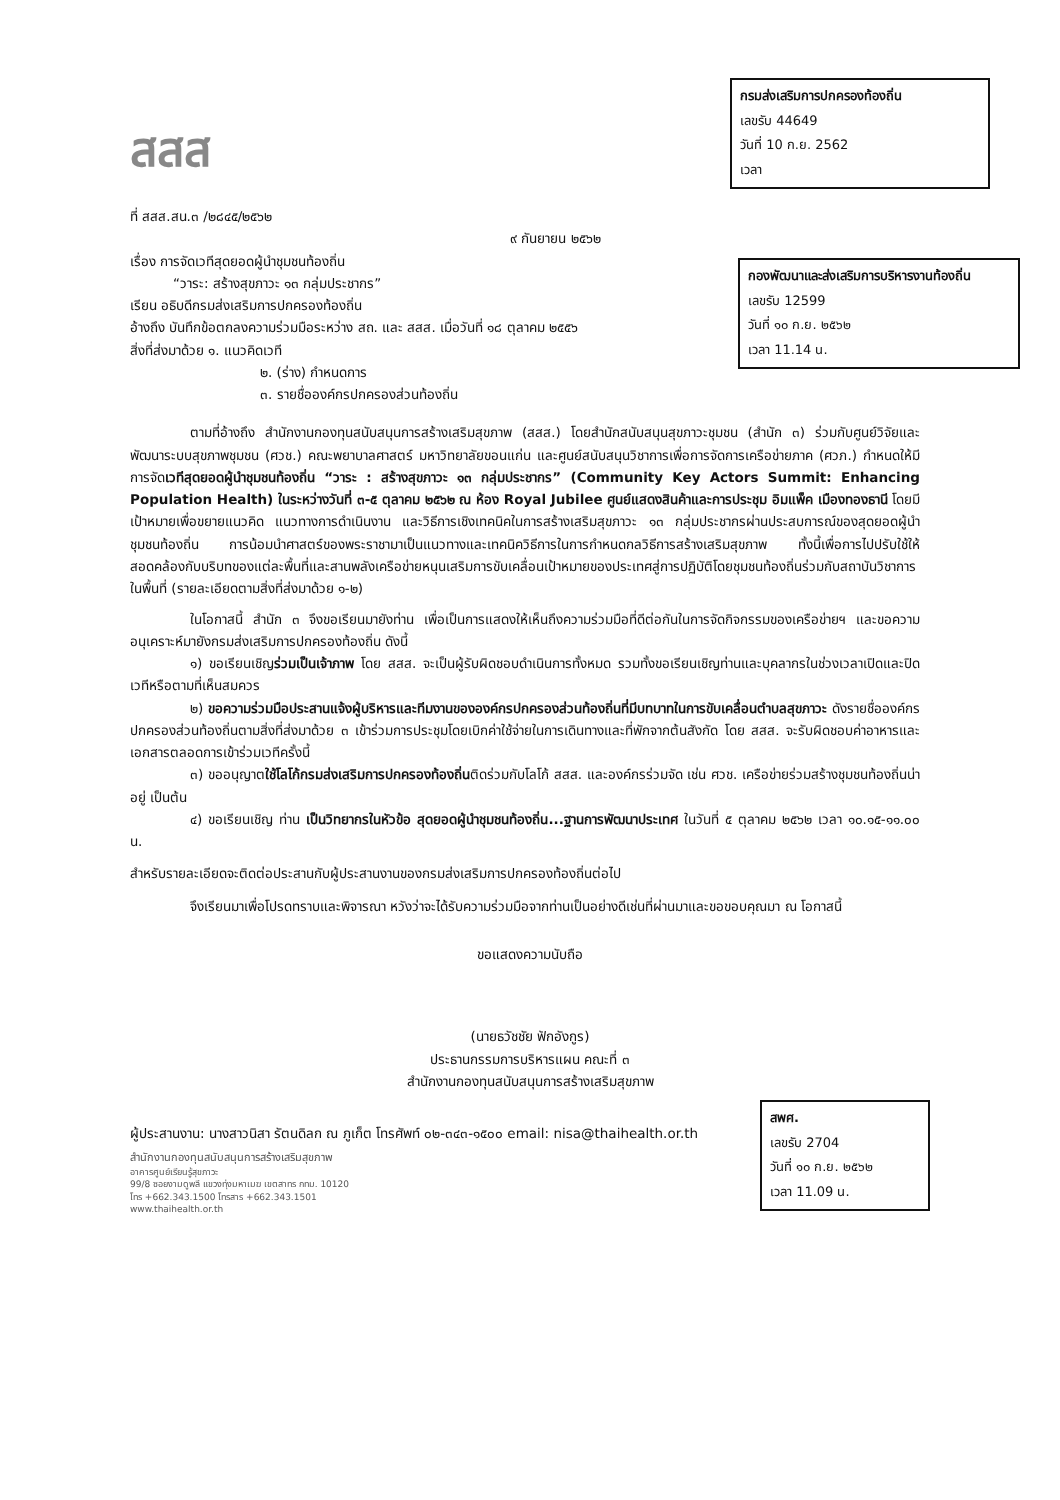กรมส่งเสริมการปกครองท้องถิ่น
เลขรับ 44649
วันที่ 10 ก.ย. 2562
เวลา
กองพัฒนาและส่งเสริมการบริหารงานท้องถิ่น
เลขรับ 12599
วันที่ ๑๐ ก.ย. ๒๕๖๒
เวลา 11.14 น.
สพศ.
เลขรับ 2704
วันที่ ๑๐ ก.ย. ๒๕๖๒
เวลา 11.09 น.
สสส
ที่ สสส.สน.๓ /๒๘๔๕/๒๕๖๒
๙ กันยายน ๒๕๖๒
เรื่อง การจัดเวทีสุดยอดผู้นำชุมชนท้องถิ่น
“วาระ: สร้างสุขภาวะ ๑๓ กลุ่มประชากร”
เรียน อธิบดีกรมส่งเสริมการปกครองท้องถิ่น
อ้างถึง บันทึกข้อตกลงความร่วมมือระหว่าง สถ. และ สสส. เมื่อวันที่ ๑๘ ตุลาคม ๒๕๕๖
สิ่งที่ส่งมาด้วย ๑. แนวคิดเวที
๒. (ร่าง) กำหนดการ
๓. รายชื่อองค์กรปกครองส่วนท้องถิ่น
ตามที่อ้างถึง สำนักงานกองทุนสนับสนุนการสร้างเสริมสุขภาพ (สสส.) โดยสำนักสนับสนุนสุขภาวะชุมชน (สำนัก ๓) ร่วมกับศูนย์วิจัยและพัฒนาระบบสุขภาพชุมชน (ศวช.) คณะพยาบาลศาสตร์ มหาวิทยาลัยขอนแก่น และศูนย์สนับสนุนวิชาการเพื่อการจัดการเครือข่ายภาค (ศวภ.) กำหนดให้มีการจัดเวทีสุดยอดผู้นำชุมชนท้องถิ่น “วาระ : สร้างสุขภาวะ ๑๓ กลุ่มประชากร” (Community Key Actors Summit: Enhancing Population Health) ในระหว่างวันที่ ๓-๕ ตุลาคม ๒๕๖๒ ณ ห้อง Royal Jubilee ศูนย์แสดงสินค้าและการประชุม อิมแพ็ค เมืองทองธานี โดยมีเป้าหมายเพื่อขยายแนวคิด แนวทางการดำเนินงาน และวิธีการเชิงเทคนิคในการสร้างเสริมสุขภาวะ ๑๓ กลุ่มประชากรผ่านประสบการณ์ของสุดยอดผู้นำชุมชนท้องถิ่น การน้อมนำศาสตร์ของพระราชามาเป็นแนวทางและเทคนิควิธีการในการกำหนดกลวิธีการสร้างเสริมสุขภาพ ทั้งนี้เพื่อการไปปรับใช้ให้สอดคล้องกับบริบทของแต่ละพื้นที่และสานพลังเครือข่ายหนุนเสริมการขับเคลื่อนเป้าหมายของประเทศสู่การปฏิบัติโดยชุมชนท้องถิ่นร่วมกับสถาบันวิชาการในพื้นที่ (รายละเอียดตามสิ่งที่ส่งมาด้วย ๑-๒)
ในโอกาสนี้ สำนัก ๓ จึงขอเรียนมายังท่าน เพื่อเป็นการแสดงให้เห็นถึงความร่วมมือที่ดีต่อกันในการจัดกิจกรรมของเครือข่ายฯ และขอความอนุเคราะห์มายังกรมส่งเสริมการปกครองท้องถิ่น ดังนี้
๑) ขอเรียนเชิญร่วมเป็นเจ้าภาพ โดย สสส. จะเป็นผู้รับผิดชอบดำเนินการทั้งหมด รวมทั้งขอเรียนเชิญท่านและบุคลากรในช่วงเวลาเปิดและปิดเวทีหรือตามที่เห็นสมควร
๒) ขอความร่วมมือประสานแจ้งผู้บริหารและทีมงานขององค์กรปกครองส่วนท้องถิ่นที่มีบทบาทในการขับเคลื่อนตำบลสุขภาวะ ดังรายชื่อองค์กรปกครองส่วนท้องถิ่นตามสิ่งที่ส่งมาด้วย ๓ เข้าร่วมการประชุมโดยเบิกค่าใช้จ่ายในการเดินทางและที่พักจากต้นสังกัด โดย สสส. จะรับผิดชอบค่าอาหารและเอกสารตลอดการเข้าร่วมเวทีครั้งนี้
๓) ขออนุญาตใช้โลโก้กรมส่งเสริมการปกครองท้องถิ่นติดร่วมกับโลโก้ สสส. และองค์กรร่วมจัด เช่น ศวช. เครือข่ายร่วมสร้างชุมชนท้องถิ่นน่าอยู่ เป็นต้น
๔) ขอเรียนเชิญ ท่าน เป็นวิทยากรในหัวข้อ สุดยอดผู้นำชุมชนท้องถิ่น...ฐานการพัฒนาประเทศ ในวันที่ ๕ ตุลาคม ๒๕๖๒ เวลา ๑๐.๑๕-๑๑.๐๐ น.
สำหรับรายละเอียดจะติดต่อประสานกับผู้ประสานงานของกรมส่งเสริมการปกครองท้องถิ่นต่อไป
จึงเรียนมาเพื่อโปรดทราบและพิจารณา หวังว่าจะได้รับความร่วมมือจากท่านเป็นอย่างดีเช่นที่ผ่านมาและขอขอบคุณมา ณ โอกาสนี้
ขอแสดงความนับถือ
(นายธวัชชัย ฟักอังกูร)
ประธานกรรมการบริหารแผน คณะที่ ๓
สำนักงานกองทุนสนับสนุนการสร้างเสริมสุขภาพ
ผู้ประสานงาน: นางสาวนิสา รัตนดิลก ณ ภูเก็ต โทรศัพท์ ๐๒-๓๔๓-๑๕๐๐ email: nisa@thaihealth.or.th
สำนักงานกองทุนสนับสนุนการสร้างเสริมสุขภาพ
อาคารศูนย์เรียนรู้สุขภาวะ
99/8 ซอยงามดูพลี แขวงทุ่งมหาเมฆ เขตสาทร กทม. 10120
โทร +662.343.1500 โทรสาร +662.343.1501
www.thaihealth.or.th